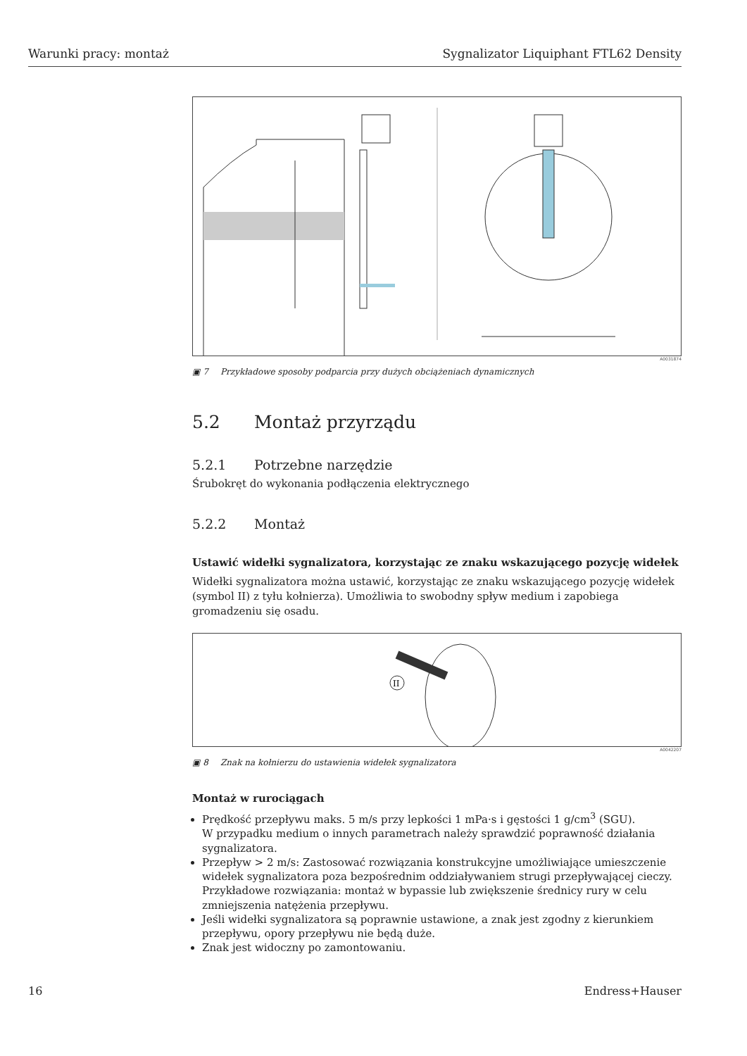Warunki pracy: montaż Sygnalizator Liquiphant FTL62 Density
A0031874
▣ 7 Przykładowe sposoby podparcia przy dużych obciążeniach dynamicznych
5.2 Montaż przyrządu
5.2.1 Potrzebne narzędzie
Śrubokręt do wykonania podłączenia elektrycznego
5.2.2 Montaż
Ustawić widełki sygnalizatora, korzystając ze znaku wskazującego pozycję widełek
Widełki sygnalizatora można ustawić, korzystając ze znaku wskazującego pozycję widełek (symbol II) z tyłu kołnierza). Umożliwia to swobodny spływ medium i zapobiega gromadzeniu się osadu.
II
A0042207
▣ 8 Znak na kołnierzu do ustawienia widełek sygnalizatora
Montaż w rurociągach
Prędkość przepływu maks. 5 m/s przy lepkości 1 mPa·s i gęstości 1 g/cm<sup>3</sup> (SGU).
W przypadku medium o innych parametrach należy sprawdzić poprawność działania sygnalizatora.
Przepływ > 2 m/s: Zastosować rozwiązania konstrukcyjne umożliwiające umieszczenie widełek sygnalizatora poza bezpośrednim oddziaływaniem strugi przepływającej cieczy. Przykładowe rozwiązania: montaż w bypassie lub zwiększenie średnicy rury w celu zmniejszenia natężenia przepływu.
Jeśli widełki sygnalizatora są poprawnie ustawione, a znak jest zgodny z kierunkiem przepływu, opory przepływu nie będą duże.
Znak jest widoczny po zamontowaniu.
16 Endress+Hauser